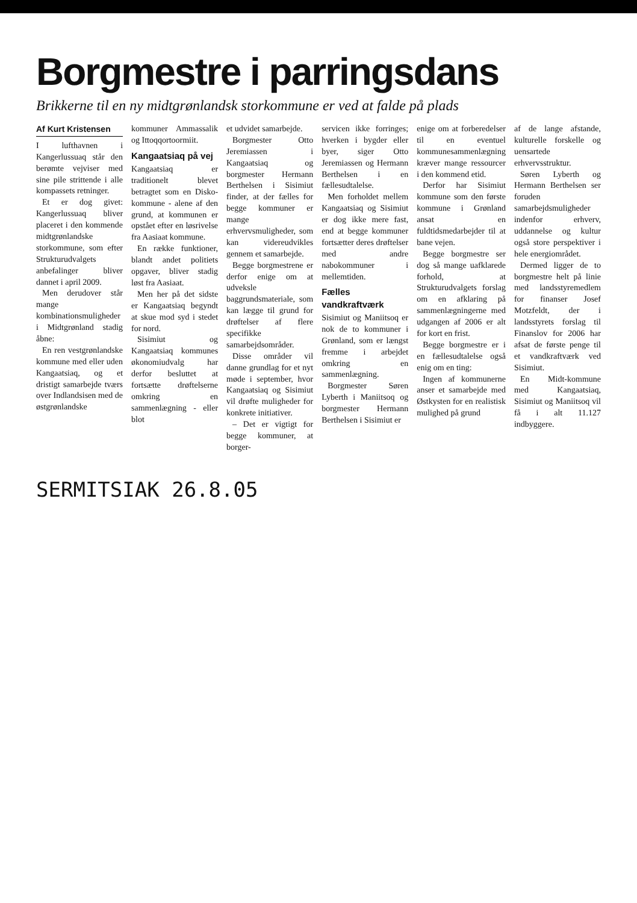Borgmestre i parringsdans
Brikkerne til en ny midtgrønlandsk storkommune er ved at falde på plads
Af Kurt Kristensen
I lufthavnen i Kangerlussuaq står den berømte vejviser med sine pile strittende i alle kompassets retninger.
Et er dog givet: Kangerlussuaq bliver placeret i den kommende midtgrønlandske storkommune, som efter Strukturudvalgets anbefalinger bliver dannet i april 2009.
Men derudover står mange kombinationsmuligheder i Midtgrønland stadig åbne:
En ren vestgrønlandske kommune med eller uden Kangaatsiaq, og et dristigt samarbejde tværs over Indlandsisen med de østgrønlandske
kommuner Ammassalik og Ittoqqortoormiit.
Kangaatsiaq på vej
Kangaatsiaq er traditionelt blevet betragtet som en Disko-kommune - alene af den grund, at kommunen er opstået efter en løsrivelse fra Aasiaat kommune.
En række funktioner, blandt andet politiets opgaver, bliver stadig løst fra Aasiaat.
Men her på det sidste er Kangaatsiaq begyndt at skue mod syd i stedet for nord.
Sisimiut og Kangaatsiaq kommunes økonomiudvalg har derfor besluttet at fortsætte drøftelserne omkring en sammenlægning - eller blot
et udvidet samarbejde.
Borgmester Otto Jeremiassen i Kangaatsiaq og borgmester Hermann Berthelsen i Sisimiut finder, at der fælles for begge kommuner er mange erhvervsmuligheder, som kan videreudvikles gennem et samarbejde.
Begge borgmestrene er derfor enige om at udveksle baggrundsmateriale, som kan lægge til grund for drøftelser af flere specifikke samarbejdsområder.
Disse områder vil danne grundlag for et nyt møde i september, hvor Kangaatsiaq og Sisimiut vil drøfte muligheder for konkrete initiativer.
– Det er vigtigt for begge kommuner, at borger-
servicen ikke forringes; hverken i bygder eller byer, siger Otto Jeremiassen og Hermann Berthelsen i en fællesudtalelse.
Men forholdet mellem Kangaatsiaq og Sisimiut er dog ikke mere fast, end at begge kommuner fortsætter deres drøftelser med andre nabokommuner i mellemtiden.
Fælles vandkraftværk
Sisimiut og Maniitsoq er nok de to kommuner i Grønland, som er længst fremme i arbejdet omkring en sammenlægning.
Borgmester Søren Lyberth i Maniitsoq og borgmester Hermann Berthelsen i Sisimiut er
enige om at forberedelser til en eventuel kommunesammenlægning kræver mange ressourcer i den kommend etid.
Derfor har Sisimiut kommune som den første kommune i Grønland ansat en fuldtidsmedarbejder til at bane vejen.
Begge borgmestre ser dog så mange uafklarede forhold, at Strukturudvalgets forslag om en afklaring på sammenlægningerne med udgangen af 2006 er alt for kort en frist.
Begge borgmestre er i en fællesudtalelse også enig om en ting:
Ingen af kommunerne anser et samarbejde med Østkysten for en realistisk mulighed på grund
af de lange afstande, kulturelle forskelle og uensartede erhvervsstruktur.
Søren Lyberth og Hermann Berthelsen ser foruden samarbejdsmuligheder indenfor erhverv, uddannelse og kultur også store perspektiver i hele energiområdet.
Dermed ligger de to borgmestre helt på linie med landsstyremedlem for finanser Josef Motzfeldt, der i landsstyrets forslag til Finanslov for 2006 har afsat de første penge til et vandkraftværk ved Sisimiut.
En Midt-kommune med Kangaatsiaq, Sisimiut og Maniitsoq vil få i alt 11.127 indbyggere.
SERMITSIAK 26.8.05